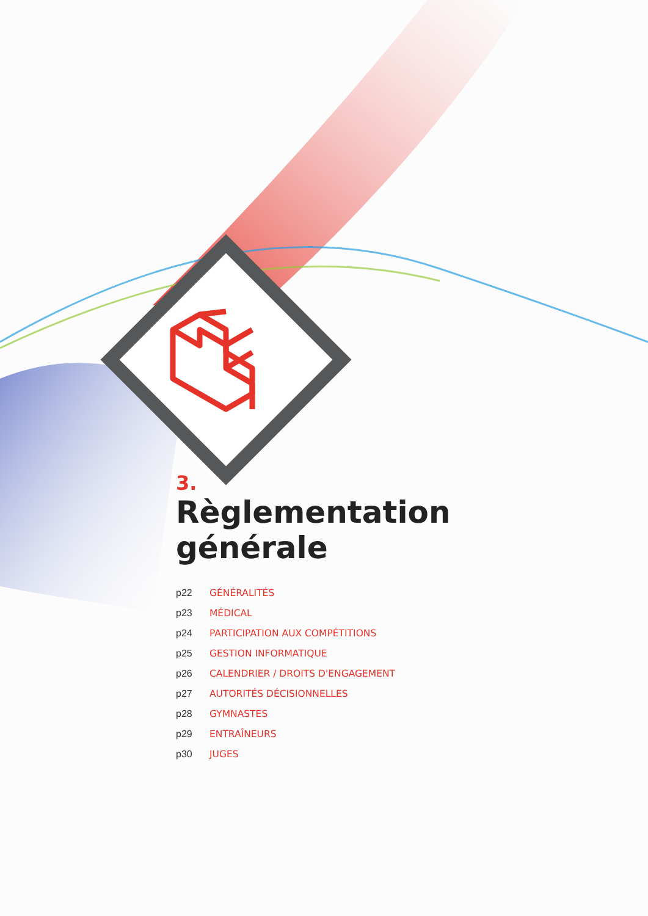3.
Règlementation
générale
p22 GÉNÉRALITÉS
p23 MÉDICAL
p24 PARTICIPATION AUX COMPÉTITIONS
p25 GESTION INFORMATIQUE
p26 CALENDRIER / DROITS D'ENGAGEMENT
p27 AUTORITÉS DÉCISIONNELLES
p28 GYMNASTES
p29 ENTRAÎNEURS
p30 JUGES